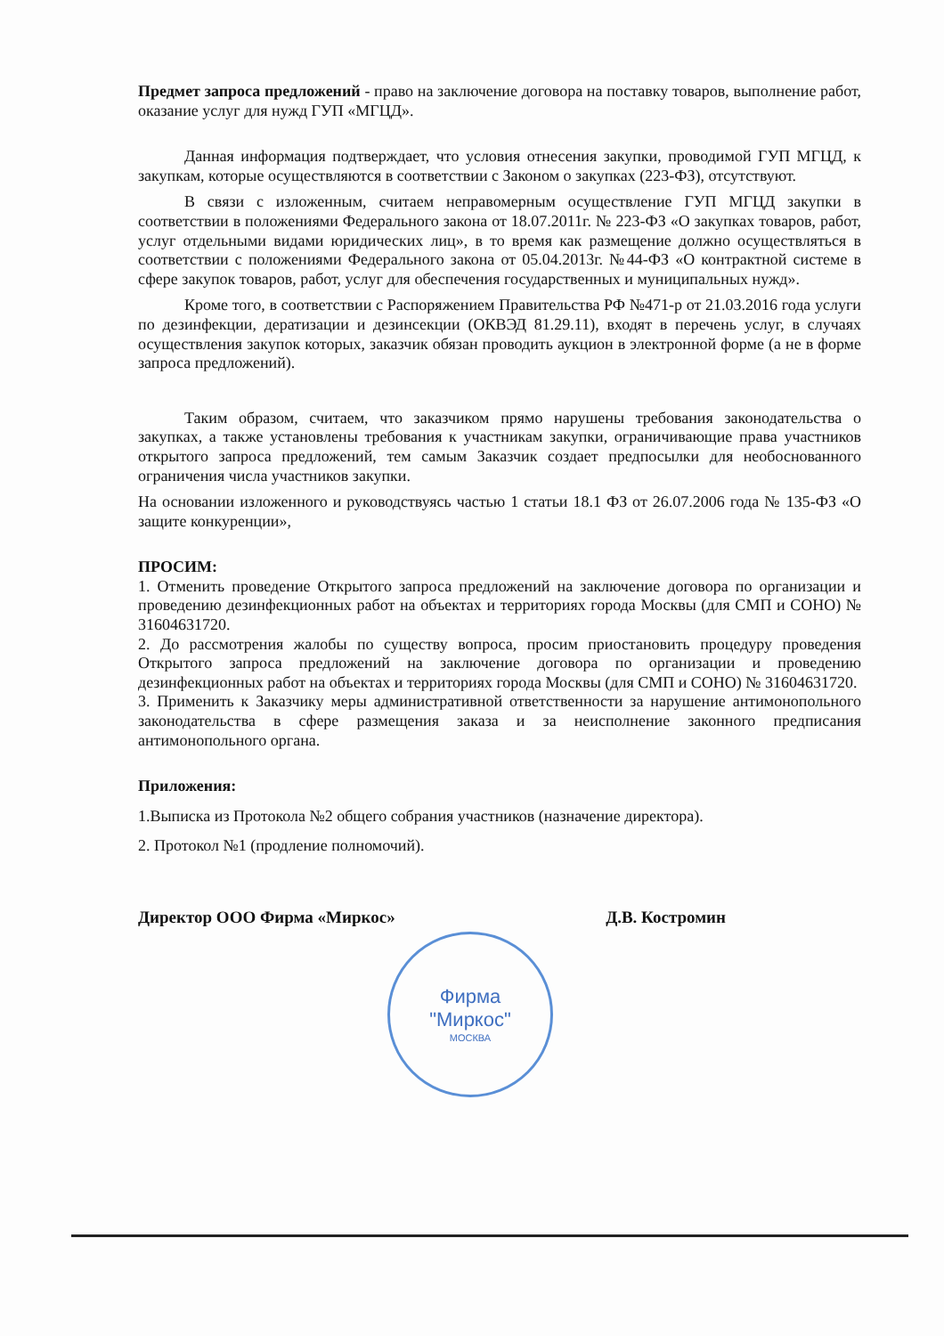Предмет запроса предложений - право на заключение договора на поставку товаров, выполнение работ, оказание услуг для нужд ГУП «МГЦД».
Данная информация подтверждает, что условия отнесения закупки, проводимой ГУП МГЦД, к закупкам, которые осуществляются в соответствии с Законом о закупках (223-ФЗ), отсутствуют.
В связи с изложенным, считаем неправомерным осуществление ГУП МГЦД закупки в соответствии в положениями Федерального закона от 18.07.2011г. № 223-ФЗ «О закупках товаров, работ, услуг отдельными видами юридических лиц», в то время как размещение должно осуществляться в соответствии с положениями Федерального закона от 05.04.2013г. №44-ФЗ «О контрактной системе в сфере закупок товаров, работ, услуг для обеспечения государственных и муниципальных нужд».
Кроме того, в соответствии с Распоряжением Правительства РФ №471-р от 21.03.2016 года услуги по дезинфекции, дератизации и дезинсекции (ОКВЭД 81.29.11), входят в перечень услуг, в случаях осуществления закупок которых, заказчик обязан проводить аукцион в электронной форме (а не в форме запроса предложений).
Таким образом, считаем, что заказчиком прямо нарушены требования законодательства о закупках, а также установлены требования к участникам закупки, ограничивающие права участников открытого запроса предложений, тем самым Заказчик создает предпосылки для необоснованного ограничения числа участников закупки.
На основании изложенного и руководствуясь частью 1 статьи 18.1 ФЗ от 26.07.2006 года № 135-ФЗ «О защите конкуренции»,
ПРОСИМ:
1. Отменить проведение Открытого запроса предложений на заключение договора по организации и проведению дезинфекционных работ на объектах и территориях города Москвы (для СМП и СОНО) № 31604631720.
2. До рассмотрения жалобы по существу вопроса, просим приостановить процедуру проведения Открытого запроса предложений на заключение договора по организации и проведению дезинфекционных работ на объектах и территориях города Москвы (для СМП и СОНО) № 31604631720.
3. Применить к Заказчику меры административной ответственности за нарушение антимонопольного законодательства в сфере размещения заказа и за неисполнение законного предписания антимонопольного органа.
Приложения:
1.Выписка из Протокола №2 общего собрания участников (назначение директора).
2. Протокол №1 (продление полномочий).
Директор ООО Фирма «Миркос» Д.В. Костромин
Фирма
"Миркос"
МОСКВА